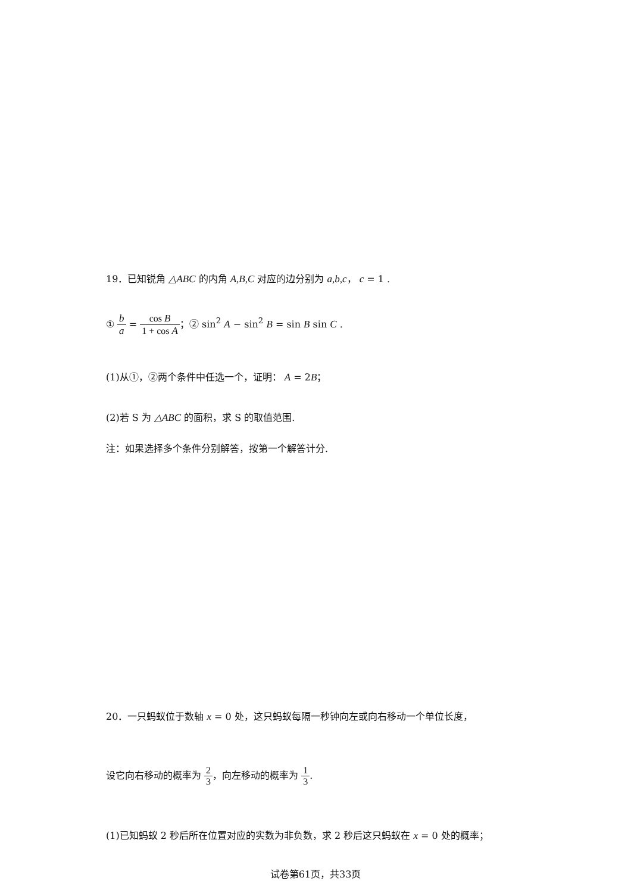19．已知锐角 △ABC 的内角 A,B,C 对应的边分别为 a,b,c， c = 1 .
① b a = cos B 1 + cos A；② sin<sup>2</sup> A − sin<sup>2</sup> B = sin B sin C .
(1)从①，②两个条件中任选一个，证明： A = 2B；
(2)若 S 为 △ABC 的面积，求 S 的取值范围.
注：如果选择多个条件分别解答，按第一个解答计分.
20．一只蚂蚁位于数轴 x = 0 处，这只蚂蚁每隔一秒钟向左或向右移动一个单位长度，
设它向右移动的概率为 2 3，向左移动的概率为 1 3.
(1)已知蚂蚁 2 秒后所在位置对应的实数为非负数，求 2 秒后这只蚂蚁在 x = 0 处的概率；
试卷第61页，共33页